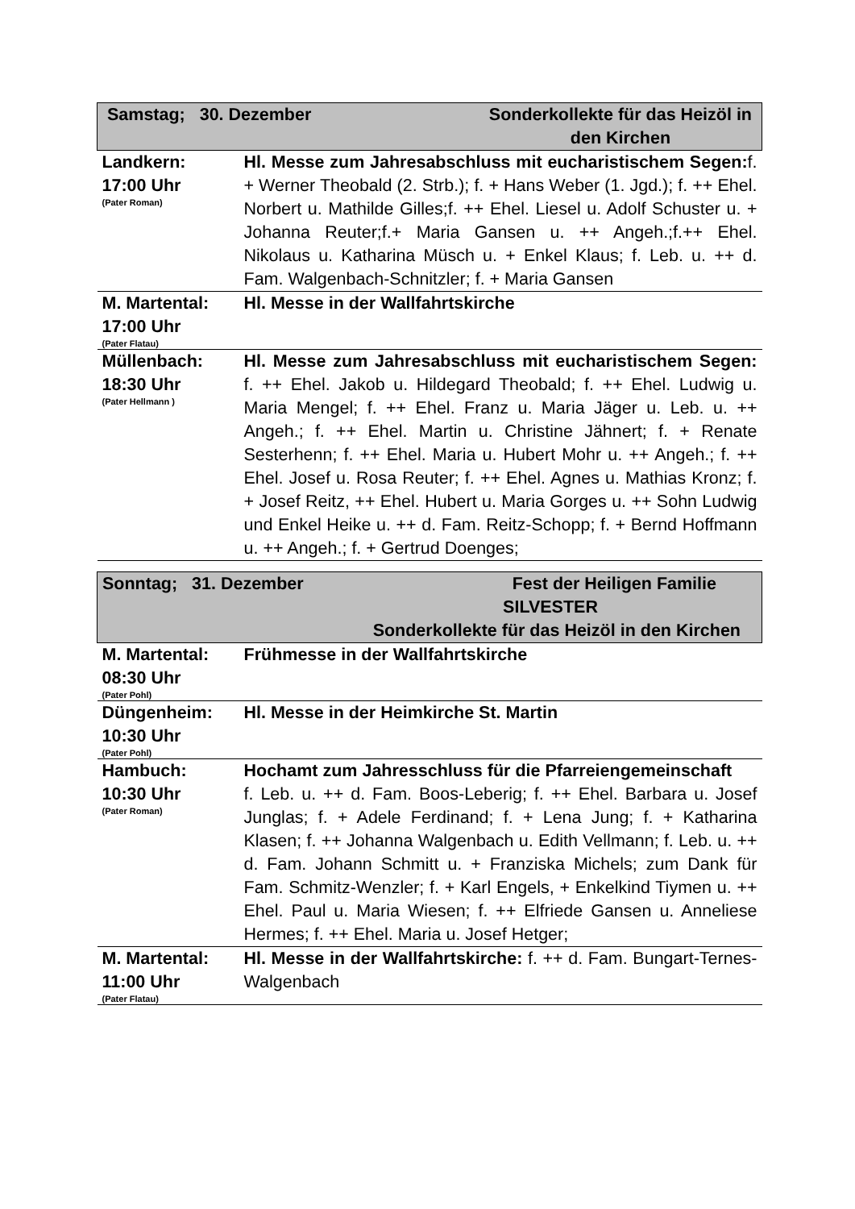| Samstag; 30. Dezember Sonderkollekte für das Heizöl in den Kirchen | |
| Landkern: 17:00 Uhr (Pater Roman) | Hl. Messe zum Jahresabschluss mit eucharistischem Segen: f. + Werner Theobald (2. Strb.); f. + Hans Weber (1. Jgd.); f. ++ Ehel. Norbert u. Mathilde Gilles;f. ++ Ehel. Liesel u. Adolf Schuster u. + Johanna Reuter;f.+ Maria Gansen u. ++ Angeh.;f.++ Ehel. Nikolaus u. Katharina Müsch u. + Enkel Klaus; f. Leb. u. ++ d. Fam. Walgenbach-Schnitzler; f. + Maria Gansen |
| M. Martental: 17:00 Uhr (Pater Flatau) | Hl. Messe in der Wallfahrtskirche |
| Müllenbach: 18:30 Uhr (Pater Hellmann ) | Hl. Messe zum Jahresabschluss mit eucharistischem Segen: f. ++ Ehel. Jakob u. Hildegard Theobald; f. ++ Ehel. Ludwig u. Maria Mengel; f. ++ Ehel. Franz u. Maria Jäger u. Leb. u. ++ Angeh.; f. ++ Ehel. Martin u. Christine Jähnert; f. + Renate Sesterhenn; f. ++ Ehel. Maria u. Hubert Mohr u. ++ Angeh.; f. ++ Ehel. Josef u. Rosa Reuter; f. ++ Ehel. Agnes u. Mathias Kronz; f. + Josef Reitz, ++ Ehel. Hubert u. Maria Gorges u. ++ Sohn Ludwig und Enkel Heike u. ++ d. Fam. Reitz-Schopp; f. + Bernd Hoffmann u. ++ Angeh.; f. + Gertrud Doenges; |
| Sonntag; 31. Dezember Fest der Heiligen Familie SILVESTER Sonderkollekte für das Heizöl in den Kirchen | |
| M. Martental: 08:30 Uhr (Pater Pohl) | Frühmesse in der Wallfahrtskirche |
| Düngenheim: 10:30 Uhr (Pater Pohl) | Hl. Messe in der Heimkirche St. Martin |
| Hambuch: 10:30 Uhr (Pater Roman) | Hochamt zum Jahresschluss für die Pfarreiengemeinschaft f. Leb. u. ++ d. Fam. Boos-Leberig; f. ++ Ehel. Barbara u. Josef Junglas; f. + Adele Ferdinand; f. + Lena Jung; f. + Katharina Klasen; f. ++ Johanna Walgenbach u. Edith Vellmann; f. Leb. u. ++ d. Fam. Johann Schmitt u. + Franziska Michels; zum Dank für Fam. Schmitz-Wenzler; f. + Karl Engels, + Enkelkind Tiymen u. ++ Ehel. Paul u. Maria Wiesen; f. ++ Elfriede Gansen u. Anneliese Hermes; f. ++ Ehel. Maria u. Josef Hetger; |
| M. Martental: 11:00 Uhr (Pater Flatau) | Hl. Messe in der Wallfahrtskirche: f. ++ d. Fam. Bungart-Ternes-Walgenbach |